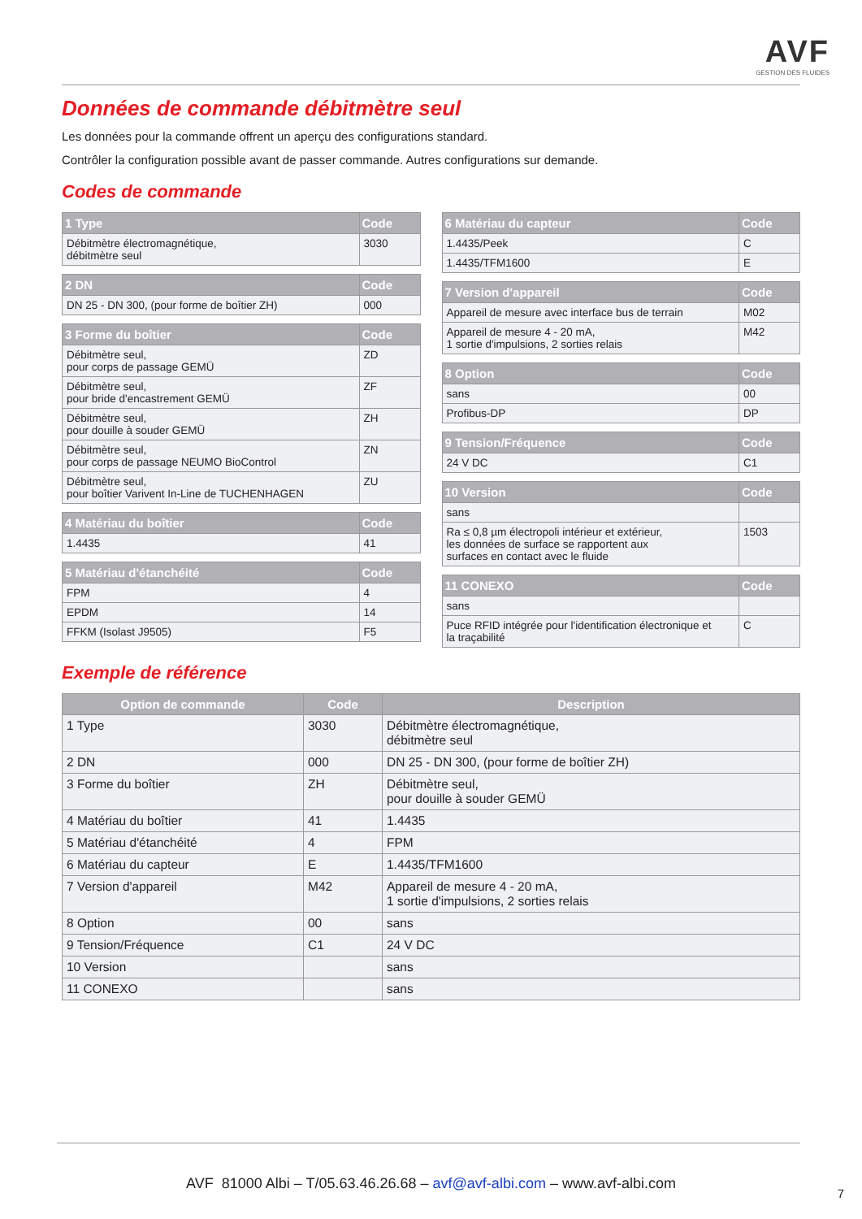AVF
GESTION DES FLUIDES
Données de commande débitmètre seul
Les données pour la commande offrent un aperçu des configurations standard.
Contrôler la configuration possible avant de passer commande. Autres configurations sur demande.
Codes de commande
| 1 Type | Code |
| --- | --- |
| Débitmètre électromagnétique, débitmètre seul | 3030 |
| 2 DN | Code |
| --- | --- |
| DN 25 - DN 300, (pour forme de boîtier ZH) | 000 |
| 3 Forme du boîtier | Code |
| --- | --- |
| Débitmètre seul, pour corps de passage GEMÜ | ZD |
| Débitmètre seul, pour bride d'encastrement GEMÜ | ZF |
| Débitmètre seul, pour douille à souder GEMÜ | ZH |
| Débitmètre seul, pour corps de passage NEUMO BioControl | ZN |
| Débitmètre seul, pour boîtier Varivent In-Line de TUCHENHAGEN | ZU |
| 4 Matériau du boîtier | Code |
| --- | --- |
| 1.4435 | 41 |
| 5 Matériau d'étanchéité | Code |
| --- | --- |
| FPM | 4 |
| EPDM | 14 |
| FFKM (Isolast J9505) | F5 |
| 6 Matériau du capteur | Code |
| --- | --- |
| 1.4435/Peek | C |
| 1.4435/TFM1600 | E |
| 7 Version d'appareil | Code |
| --- | --- |
| Appareil de mesure avec interface bus de terrain | M02 |
| Appareil de mesure 4 - 20 mA, 1 sortie d'impulsions, 2 sorties relais | M42 |
| 8 Option | Code |
| --- | --- |
| sans | 00 |
| Profibus-DP | DP |
| 9 Tension/Fréquence | Code |
| --- | --- |
| 24 V DC | C1 |
| 10 Version | Code |
| --- | --- |
| sans | |
| Ra ≤ 0,8 µm électropoli intérieur et extérieur, les données de surface se rapportent aux surfaces en contact avec le fluide | 1503 |
| 11 CONEXO | Code |
| --- | --- |
| sans | |
| Puce RFID intégrée pour l'identification électronique et la traçabilité | C |
Exemple de référence
| Option de commande | Code | Description |
| --- | --- | --- |
| 1 Type | 3030 | Débitmètre électromagnétique, débitmètre seul |
| 2 DN | 000 | DN 25 - DN 300, (pour forme de boîtier ZH) |
| 3 Forme du boîtier | ZH | Débitmètre seul, pour douille à souder GEMÜ |
| 4 Matériau du boîtier | 41 | 1.4435 |
| 5 Matériau d'étanchéité | 4 | FPM |
| 6 Matériau du capteur | E | 1.4435/TFM1600 |
| 7 Version d'appareil | M42 | Appareil de mesure 4 - 20 mA, 1 sortie d'impulsions, 2 sorties relais |
| 8 Option | 00 | sans |
| 9 Tension/Fréquence | C1 | 24 V DC |
| 10 Version | | sans |
| 11 CONEXO | | sans |
AVF 81000 Albi – T/05.63.46.26.68 – avf@avf-albi.com – www.avf-albi.com
7